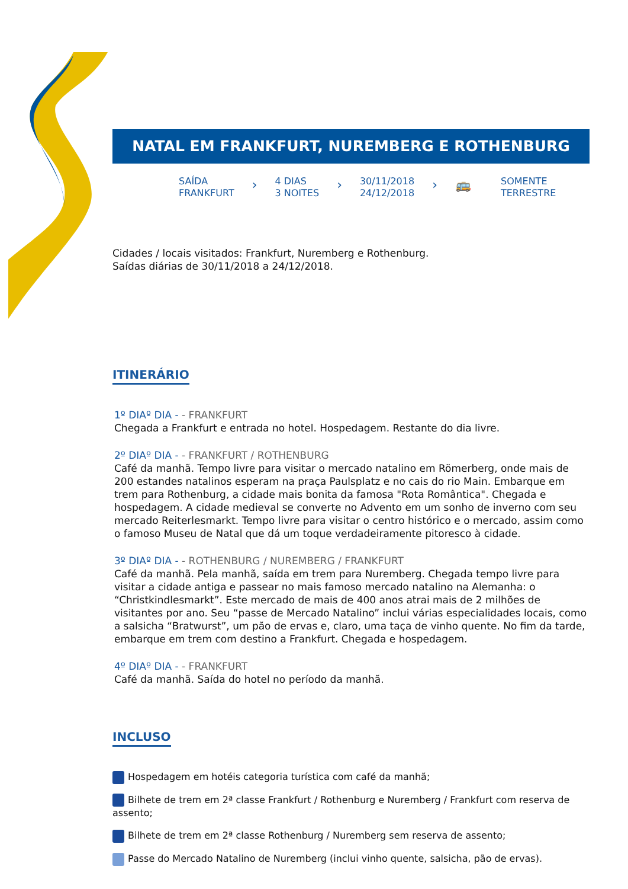NATAL EM FRANKFURT, NUREMBERG E ROTHENBURG
SAÍDA
FRANKFURT
›
4 DIAS
3 NOITES
›
30/11/2018
24/12/2018
› 🚌
SOMENTE
TERRESTRE
Cidades / locais visitados: Frankfurt, Nuremberg e Rothenburg.
Saídas diárias de 30/11/2018 a 24/12/2018.
ITINERÁRIO
1º DIAº DIA - - FRANKFURT
Chegada a Frankfurt e entrada no hotel. Hospedagem. Restante do dia livre.
2º DIAº DIA - - FRANKFURT / ROTHENBURG
Café da manhã. Tempo livre para visitar o mercado natalino em Römerberg, onde mais de 200 estandes natalinos esperam na praça Paulsplatz e no cais do rio Main. Embarque em trem para Rothenburg, a cidade mais bonita da famosa "Rota Romântica". Chegada e hospedagem. A cidade medieval se converte no Advento em um sonho de inverno com seu mercado Reiterlesmarkt. Tempo livre para visitar o centro histórico e o mercado, assim como o famoso Museu de Natal que dá um toque verdadeiramente pitoresco à cidade.
3º DIAº DIA - - ROTHENBURG / NUREMBERG / FRANKFURT
Café da manhã. Pela manhã, saída em trem para Nuremberg. Chegada tempo livre para visitar a cidade antiga e passear no mais famoso mercado natalino na Alemanha: o “Christkindlesmarkt”. Este mercado de mais de 400 anos atrai mais de 2 milhões de visitantes por ano. Seu “passe de Mercado Natalino” inclui várias especialidades locais, como a salsicha “Bratwurst”, um pão de ervas e, claro, uma taça de vinho quente. No fim da tarde, embarque em trem com destino a Frankfurt. Chegada e hospedagem.
4º DIAº DIA - - FRANKFURT
Café da manhã. Saída do hotel no período da manhã.
INCLUSO
Hospedagem em hotéis categoria turística com café da manhã;
Bilhete de trem em 2ª classe Frankfurt / Rothenburg e Nuremberg / Frankfurt com reserva de assento;
Bilhete de trem em 2ª classe Rothenburg / Nuremberg sem reserva de assento;
Passe do Mercado Natalino de Nuremberg (inclui vinho quente, salsicha, pão de ervas).